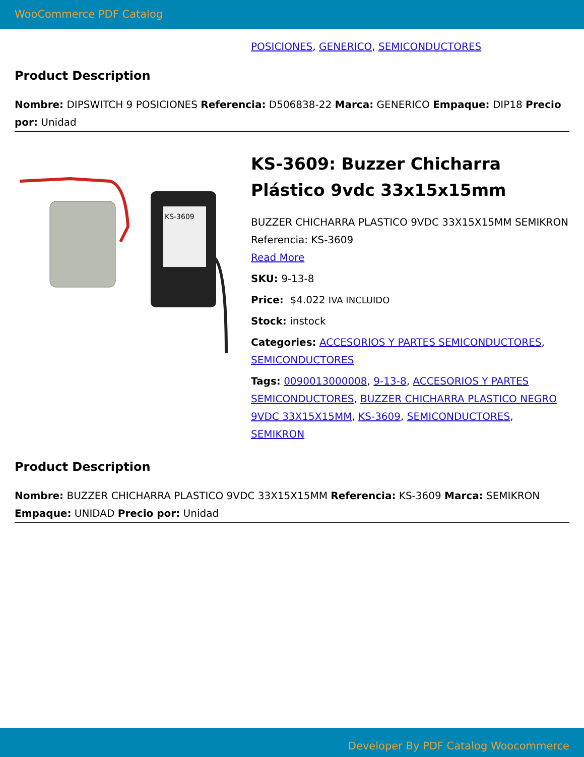WooCommerce PDF Catalog
POSICIONES, GENERICO, SEMICONDUCTORES
Product Description
Nombre: DIPSWITCH 9 POSICIONES Referencia: D506838-22 Marca: GENERICO Empaque: DIP18 Precio por: Unidad
KS-3609
KS-3609: Buzzer Chicharra Plástico 9vdc 33x15x15mm
BUZZER CHICHARRA PLASTICO 9VDC 33X15X15MM SEMIKRON Referencia: KS-3609
Read More
SKU: 9-13-8
Price: $4.022 IVA INCLUIDO
Stock: instock
Categories: ACCESORIOS Y PARTES SEMICONDUCTORES, SEMICONDUCTORES
Tags: 0090013000008, 9-13-8, ACCESORIOS Y PARTES SEMICONDUCTORES, BUZZER CHICHARRA PLASTICO NEGRO 9VDC 33X15X15MM, KS-3609, SEMICONDUCTORES, SEMIKRON
Product Description
Nombre: BUZZER CHICHARRA PLASTICO 9VDC 33X15X15MM Referencia: KS-3609 Marca: SEMIKRON Empaque: UNIDAD Precio por: Unidad
Developer By PDF Catalog Woocommerce